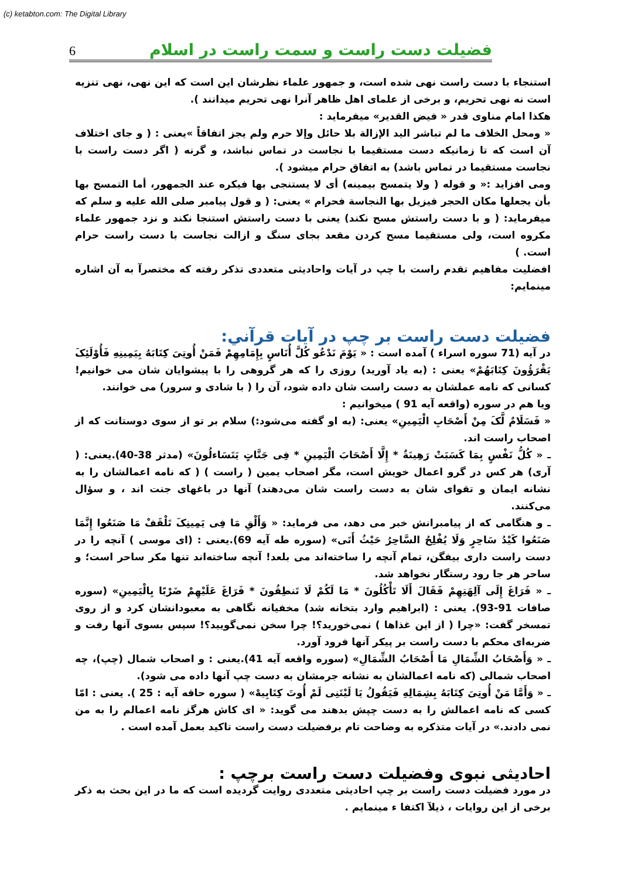(c) ketabton.com: The Digital Library
6 فضیلت دست راست و سمت راست در اسلام
استنجاء با دست راست نهی شده است، و جمهور علماء نظرشان این است که این نهی، نهی تنزیه است نه نهی تحریم، و برخی از علمای اهل ظاهر آنرا نهی تحریم میدانند ).
هکذا امام مناوی قدر « فیض القدیر» میفرماید :
« ومحل الخلاف ما لم تباشر الید الإزالة بلا حائل وإلا حرم ولم یجز اتفاقاً »یعنی : ( و جای اختلاف آن است که تا زمانیکه دست مستقیما با نجاست در تماس نباشد، و گرنه ( اگر دست راست با نجاست مستقیما در تماس باشد) به اتفاق حرام میشود ).
ومی افزاید :« و قوله ( ولا یتمسح بیمینه) أی لا یستنجی بها فیکره عند الجمهور، أما التمسح بها بأن یجعلها مکان الحجر فیزیل بها النجاسة فحرام » یعنی: ( و قول پیامبر صلی الله علیه و سلم که میفرماید: ( و با دست راستش مسح نکند) یعنی با دست راستش استنجا نکند و نزد جمهور علماء مکروه است، ولی مستقیما مسح کردن مقعد بجای سنگ و ازالت نجاست با دست راست حرام است. )
افضلیت مفاهیم تقدم راست با چپ در آیات واحادیثی متعددی تذکر رفته که مختصرآ به آن اشاره مینمایم:
فضیلت دست راست بر چپ در آیات قرآني:
در آیه (71 سوره اسراء ) آمده است : « یَوْمَ نَدْعُو کُلَّ أُنَاسٍ بِإِمَامِهِمْ فَمَنْ أُوتِیَ کِتَابَهُ بِیَمِینِهِ فَأُوْلَئِکَ یَقْرَؤُونَ کِتَابَهُمْ» یعنی : (به یاد آورید) روزی را که هر گروهی را با پیشوایان شان می خوانیم! کسانی که نامه عملشان به دست راست شان داده شود، آن را ( با شادی و سرور) می خوانند.
ویا هم در سوره (واقعه آیه 91 ) میخوانیم :
« فَسَلَامٌ لَّکَ مِنْ أَصْحَابِ الْیَمِینِ» یعنی: (به او گفته می‌شود:) سلام بر تو از سوی دوستانت که از اصحاب راست اند.
ـ « کُلُّ نَفْسٍ بِمَا کَسَبَتْ رَهِینَةٌ * إِلَّا أَصْحَابَ الْیَمِینِ * فِی جَنَّاتٍ یَتَسَاءلُونَ» (مدثر 38-40).یعنی: ( آری) هر کس در گرو اعمال خویش است، مگر اصحاب یمین ( راست ) ( که نامه اعمالشان را به نشانه ایمان و تقوای شان به دست راست شان می‌دهند) آنها در باغهای جنت اند ، و سؤال می‌کنند.
ـ و هنگامی که از پیامبرانش خبر می دهد، می فرماید: « وَأَلْقِ مَا فِی یَمِینِکَ تَلْقَفْ مَا صَنَعُوا إِنَّمَا صَنَعُوا کَیْدُ سَاحِرٍ وَلَا یُفْلِحُ السَّاحِرُ حَیْثُ أَتَى» (سوره طه آیه 69).یعنی : (ای موسی ) آنچه را در دست راست داری بیفگن، تمام آنچه را ساخته‌اند می بلعد! آنچه ساخته‌اند تنها مکر ساحر است؛ و ساحر هر جا رود رستگار نخواهد شد.
ـ « فَرَاغَ إِلَى آلِهَتِهِمْ فَقَالَ أَلَا تَأْکُلُونَ * مَا لَکُمْ لَا تَنطِقُونَ * فَرَاغَ عَلَیْهِمْ ضَرْبًا بِالْیَمِینِ» (سوره صافات 91-93). یعنی : (ابراهیم وارد بتخانه شد) مخفیانه نگاهی به معبودانشان کرد و از روی تمسخر گفت: «چرا ( از این غذاها ) نمی‌خورید؟! چرا سخن نمی‌گویید؟! سپس بسوی آنها رفت و ضربه‌ای محکم با دست راست بر پیکر آنها فرود آورد.
ـ « وَأَصْحَابُ الشِّمَالِ مَا أَصْحَابُ الشِّمَالِ» (سوره واقعه آیه 41).یعنی : و اصحاب شمال (چپ)، چه اصحاب شمالی (که نامه اعمالشان به نشانه جرمشان به دست چپ آنها داده می شود).
ـ « وَأَمَّا مَنْ أُوتِیَ کِتَابَهُ بِشِمَالِهِ فَیَقُولُ یَا لَیْتَنِی لَمْ أُوتَ کِتَابِیهْ» ( سوره حاقه آیه : 25 ). یعنی : امّا کسی که نامه اعمالش را به دست چپش بدهند می گوید: « ای کاش هرگز نامه اعمالم را به من نمی دادند.» در آیات متذکره به وضاحت تام برفضیلت دست راست تاکید بعمل آمده است .
احادیثی نبوی وفضیلت دست راست برچپ :
در مورد فضیلت دست راست بر چپ احادیثی متعددی روایت گردیده است که ما در این بحث به ذکر برخی از این روایات ، ذیلآ اکتفا ء مینمایم .